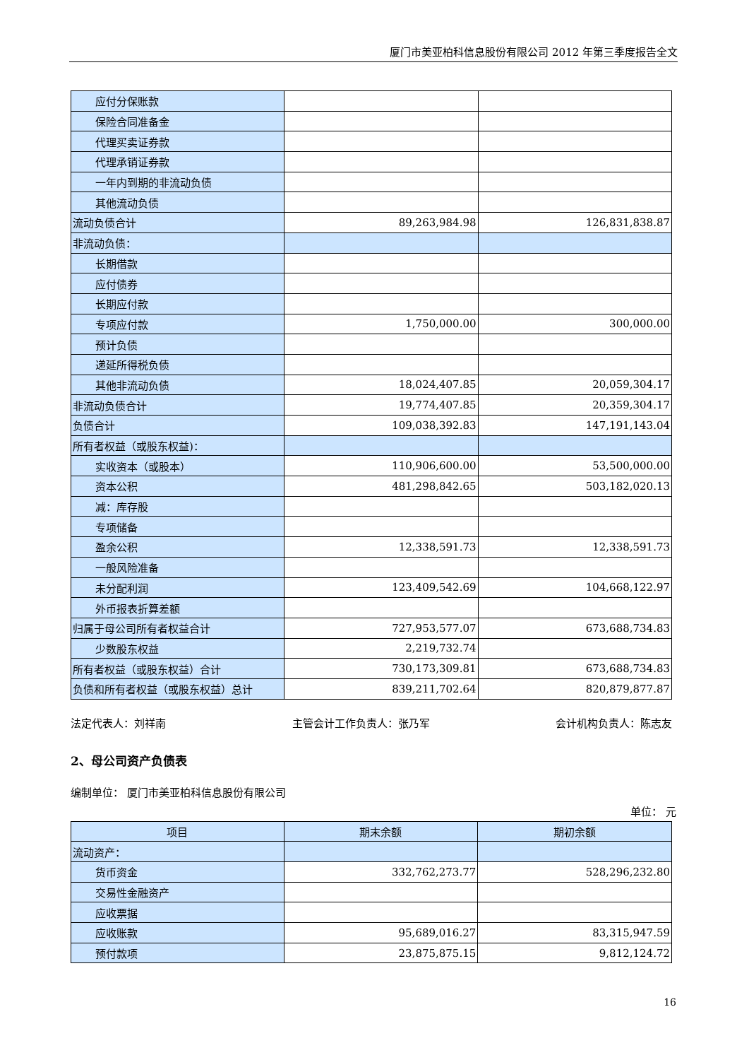厦门市美亚柏科信息股份有限公司 2012 年第三季度报告全文
| 应付分保账款 | | |
| 保险合同准备金 | | |
| 代理买卖证券款 | | |
| 代理承销证券款 | | |
| 一年内到期的非流动负债 | | |
| 其他流动负债 | | |
| 流动负债合计 | 89,263,984.98 | 126,831,838.87 |
| 非流动负债： | | |
| 长期借款 | | |
| 应付债券 | | |
| 长期应付款 | | |
| 专项应付款 | 1,750,000.00 | 300,000.00 |
| 预计负债 | | |
| 递延所得税负债 | | |
| 其他非流动负债 | 18,024,407.85 | 20,059,304.17 |
| 非流动负债合计 | 19,774,407.85 | 20,359,304.17 |
| 负债合计 | 109,038,392.83 | 147,191,143.04 |
| 所有者权益（或股东权益)： | | |
| 实收资本（或股本） | 110,906,600.00 | 53,500,000.00 |
| 资本公积 | 481,298,842.65 | 503,182,020.13 |
| 减：库存股 | | |
| 专项储备 | | |
| 盈余公积 | 12,338,591.73 | 12,338,591.73 |
| 一般风险准备 | | |
| 未分配利润 | 123,409,542.69 | 104,668,122.97 |
| 外币报表折算差额 | | |
| 归属于母公司所有者权益合计 | 727,953,577.07 | 673,688,734.83 |
| 少数股东权益 | 2,219,732.74 | |
| 所有者权益（或股东权益）合计 | 730,173,309.81 | 673,688,734.83 |
| 负债和所有者权益（或股东权益）总计 | 839,211,702.64 | 820,879,877.87 |
法定代表人：刘祥南 主管会计工作负责人：张乃军 会计机构负责人：陈志友
2、母公司资产负债表
编制单位： 厦门市美亚柏科信息股份有限公司
单位： 元
| 项目 | 期末余额 | 期初余额 |
| --- | --- | --- |
| 流动资产： | | |
| 货币资金 | 332,762,273.77 | 528,296,232.80 |
| 交易性金融资产 | | |
| 应收票据 | | |
| 应收账款 | 95,689,016.27 | 83,315,947.59 |
| 预付款项 | 23,875,875.15 | 9,812,124.72 |
16